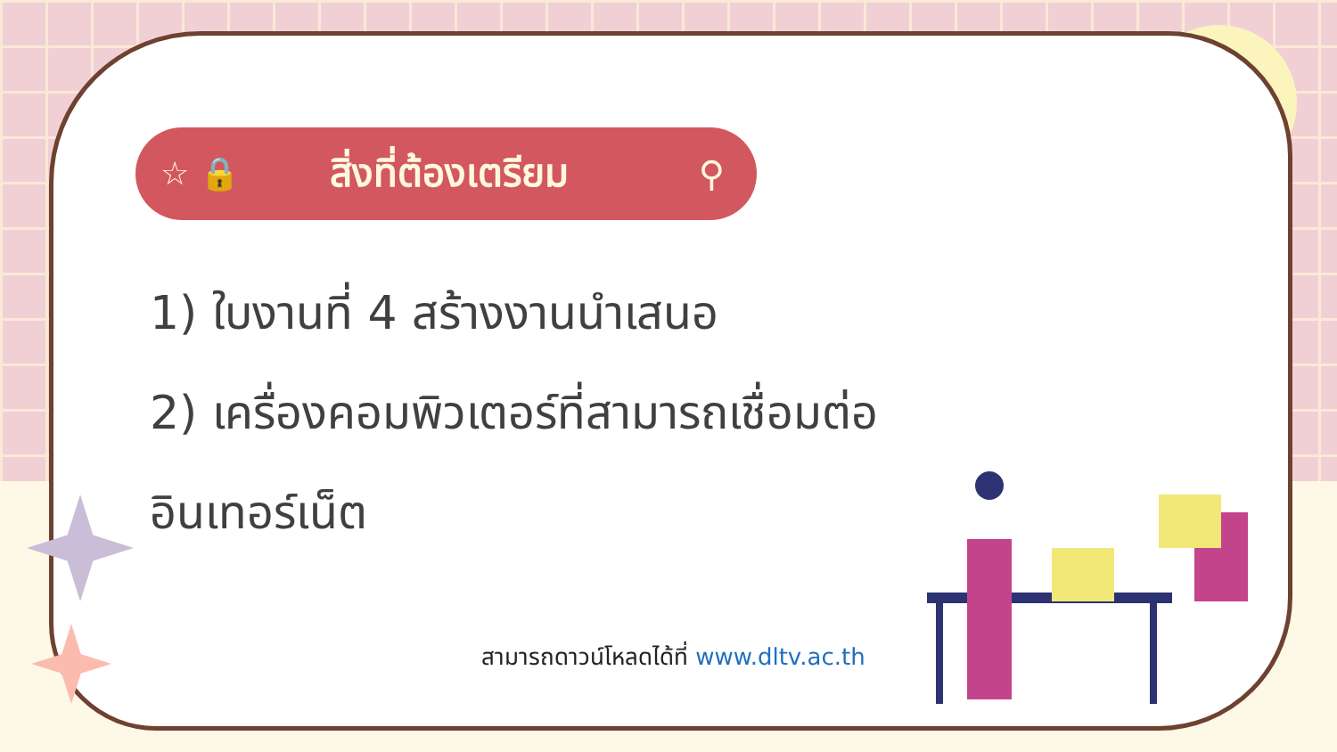☆ 🔒
สิ่งที่ต้องเตรียม ⚲
1) ใบงานที่ 4 สร้างงานนำเสนอ
2) เครื่องคอมพิวเตอร์ที่สามารถเชื่อมต่อ
อินเทอร์เน็ต
สามารถดาวน์โหลดได้ที่ www.dltv.ac.th